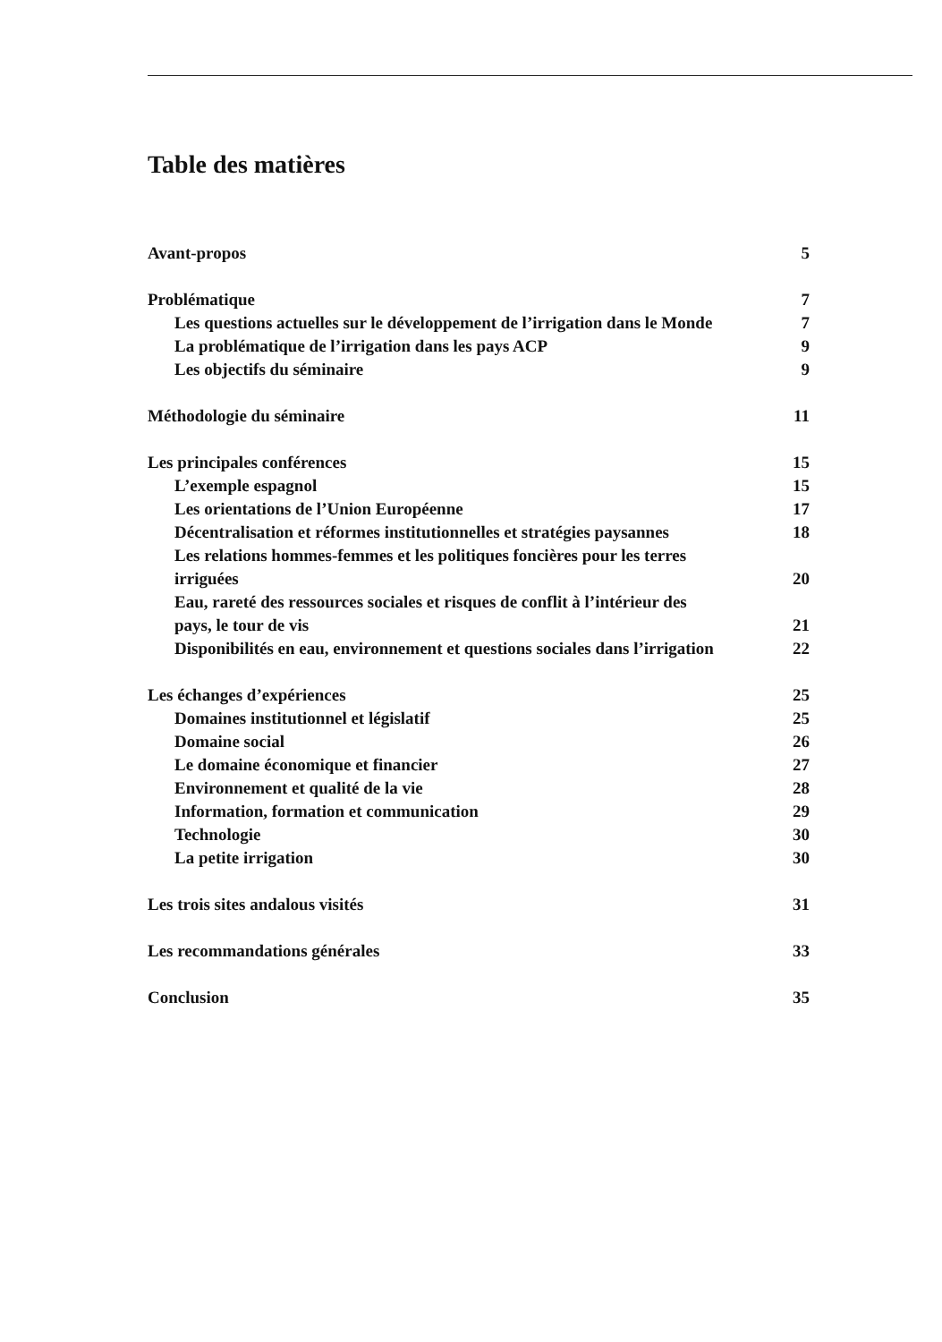Table des matières
Avant-propos 5
Problématique 7
Les questions actuelles sur le développement de l’irrigation dans le Monde 7
La problématique de l’irrigation dans les pays ACP 9
Les objectifs du séminaire 9
Méthodologie du séminaire 11
Les principales conférences 15
L’exemple espagnol 15
Les orientations de l’Union Européenne 17
Décentralisation et réformes institutionnelles et stratégies paysannes 18
Les relations hommes-femmes et les politiques foncières pour les terres
irriguées 20
Eau, rareté des ressources sociales et risques de conflit à l’intérieur des
pays, le tour de vis 21
Disponibilités en eau, environnement et questions sociales dans l’irrigation 22
Les échanges d’expériences 25
Domaines institutionnel et législatif 25
Domaine social 26
Le domaine économique et financier 27
Environnement et qualité de la vie 28
Information, formation et communication 29
Technologie 30
La petite irrigation 30
Les trois sites andalous visités 31
Les recommandations générales 33
Conclusion 35